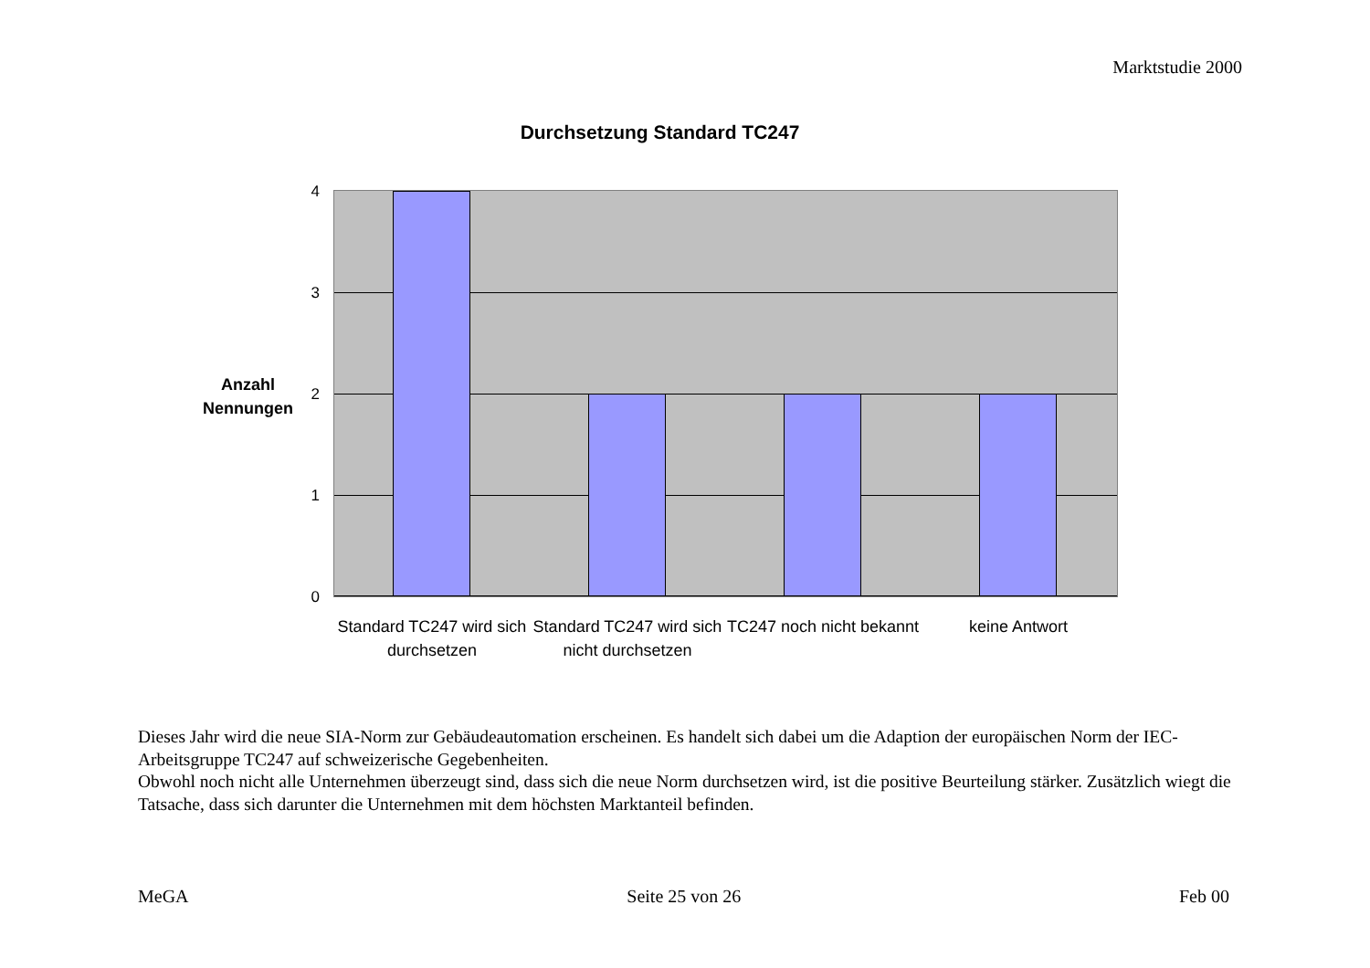Marktstudie 2000
Durchsetzung Standard TC247
Anzahl
Nennungen
4
3
2
1
0
Standard TC247 wird sich durchsetzen
Standard TC247 wird sich nicht durchsetzen
TC247 noch nicht bekannt
keine Antwort
Dieses Jahr wird die neue SIA-Norm zur Gebäudeautomation erscheinen. Es handelt sich dabei um die Adaption der europäischen Norm der IEC-Arbeitsgruppe TC247 auf schweizerische Gegebenheiten.
Obwohl noch nicht alle Unternehmen überzeugt sind, dass sich die neue Norm durchsetzen wird, ist die positive Beurteilung stärker. Zusätzlich wiegt die Tatsache, dass sich darunter die Unternehmen mit dem höchsten Marktanteil befinden.
MeGA Seite 25 von 26 Feb 00